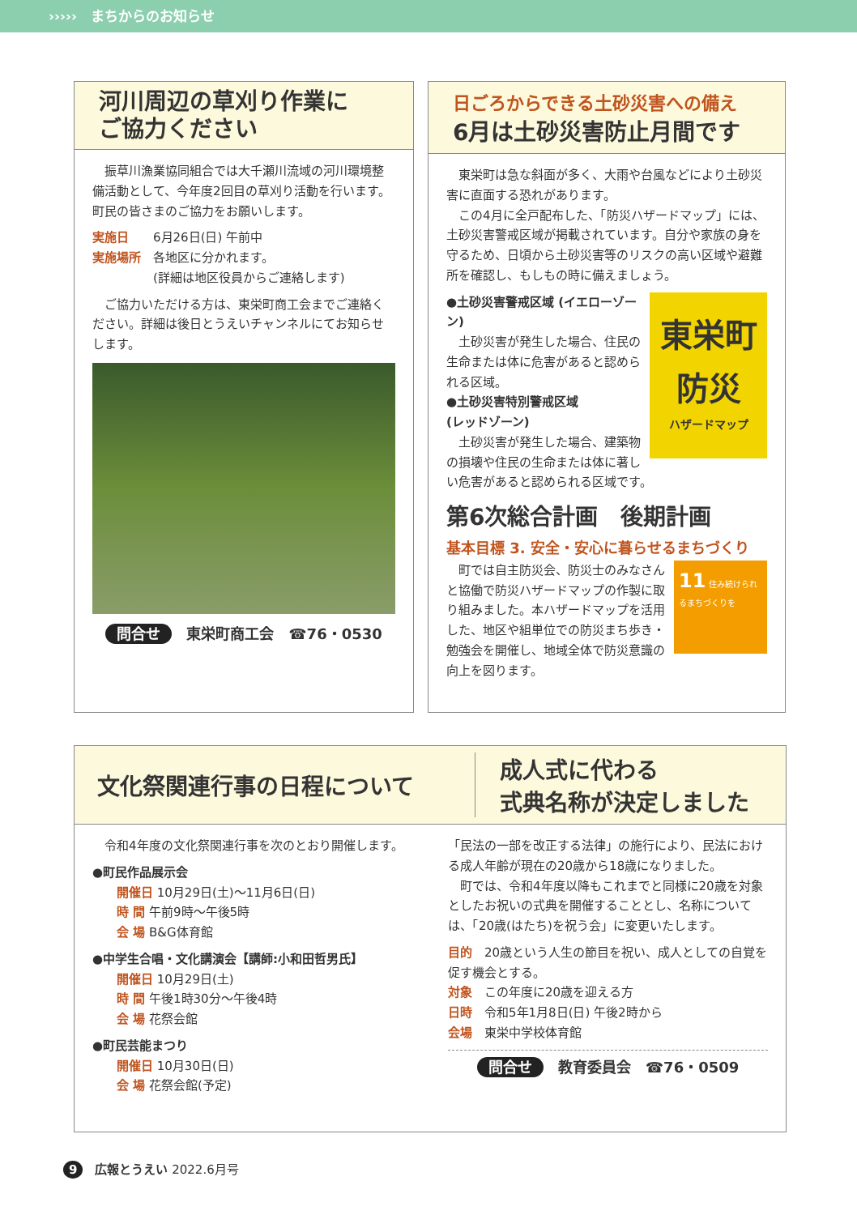›››››　まちからのお知らせ
河川周辺の草刈り作業に
ご協力ください
　振草川漁業協同組合では大千瀬川流域の河川環境整備活動として、今年度2回目の草刈り活動を行います。町民の皆さまのご協力をお願いします。
実施日　　6月26日(日) 午前中
実施場所　各地区に分かれます。
　　　　　(詳細は地区役員からご連絡します)
　ご協力いただける方は、東栄町商工会までご連絡ください。詳細は後日とうえいチャンネルにてお知らせします。
問合せ　東栄町商工会　☎76・0530
日ごろからできる土砂災害への備え
6月は土砂災害防止月間です
　東栄町は急な斜面が多く、大雨や台風などにより土砂災害に直面する恐れがあります。
　この4月に全戸配布した、「防災ハザードマップ」には、土砂災害警戒区域が掲載されています。自分や家族の身を守るため、日頃から土砂災害等のリスクの高い区域や避難所を確認し、もしもの時に備えましょう。
東栄町
防災
ハザードマップ
●土砂災害警戒区域 (イエローゾーン)
　土砂災害が発生した場合、住民の生命または体に危害があると認められる区域。
●土砂災害特別警戒区域
(レッドゾーン)
　土砂災害が発生した場合、建築物の損壊や住民の生命または体に著しい危害があると認められる区域です。
第6次総合計画　後期計画
基本目標 3. 安全・安心に暮らせるまちづくり
11 住み続けられるまちづくりを
　町では自主防災会、防災士のみなさんと協働で防災ハザードマップの作製に取り組みました。本ハザードマップを活用した、地区や組単位での防災まち歩き・勉強会を開催し、地域全体で防災意識の向上を図ります。
文化祭関連行事の日程について
成人式に代わる
式典名称が決定しました
　令和4年度の文化祭関連行事を次のとおり開催します。
●町民作品展示会
　　開催日 10月29日(土)～11月6日(日)
　　時 間 午前9時～午後5時
　　会 場 B&G体育館
●中学生合唱・文化講演会【講師:小和田哲男氏】
　　開催日 10月29日(土)
　　時 間 午後1時30分～午後4時
　　会 場 花祭会館
●町民芸能まつり
　　開催日 10月30日(日)
　　会 場 花祭会館(予定)
「民法の一部を改正する法律」の施行により、民法における成人年齢が現在の20歳から18歳になりました。
　町では、令和4年度以降もこれまでと同様に20歳を対象としたお祝いの式典を開催することとし、名称については、「20歳(はたち)を祝う会」に変更いたします。
目的　20歳という人生の節目を祝い、成人としての自覚を促す機会とする。
対象　この年度に20歳を迎える方
日時　令和5年1月8日(日) 午後2時から
会場　東栄中学校体育館
問合せ　教育委員会　☎76・0509
9　広報とうえい 2022.6月号